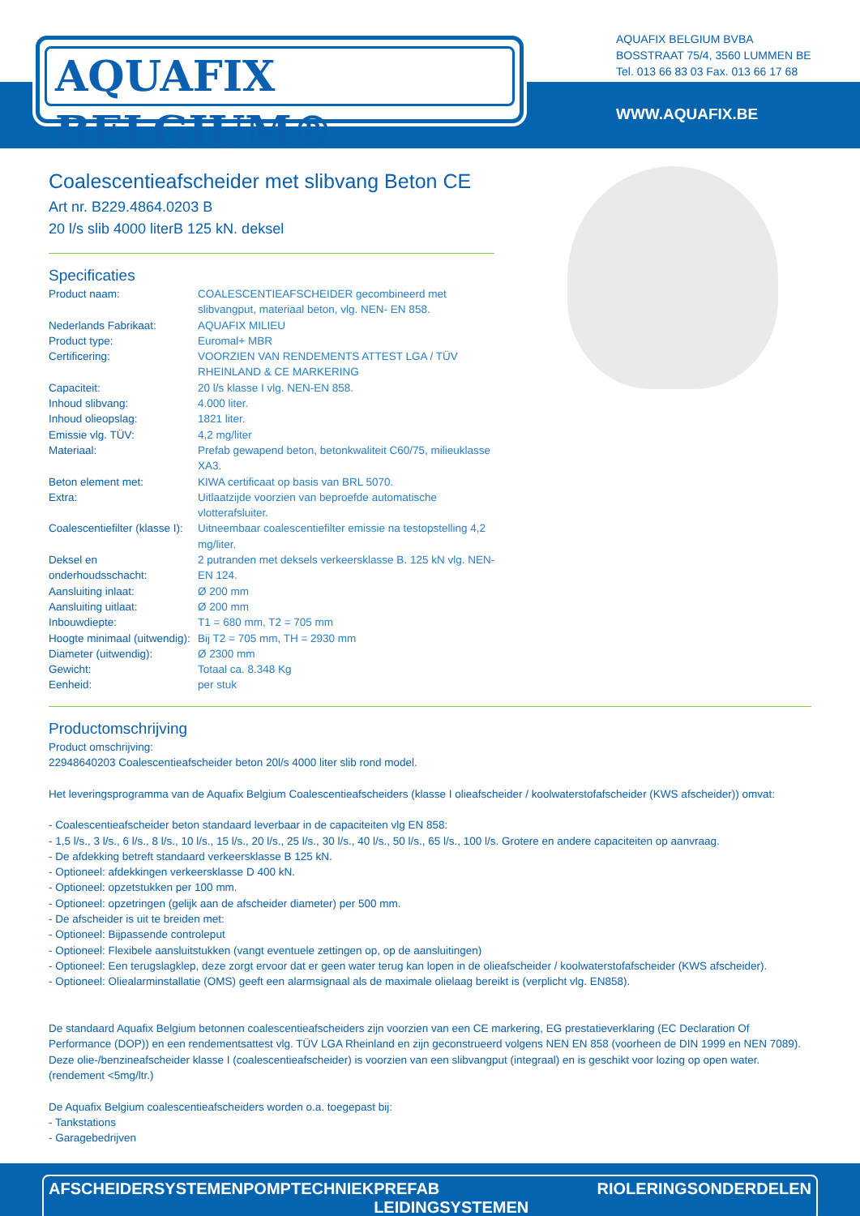AQUAFIX BELGIUM®
AQUAFIX BELGIUM BVBA
BOSSTRAAT 75/4, 3560 LUMMEN BE
Tel. 013 66 83 03 Fax. 013 66 17 68
WWW.AQUAFIX.BE
Coalescentieafscheider met slibvang Beton CE
Art nr. B229.4864.0203 B
20 l/s slib 4000 literB 125 kN. deksel
Specificaties
| Product naam: | COALESCENTIEAFSCHEIDER gecombineerd met slibvangput, materiaal beton, vlg. NEN- EN 858. |
| Nederlands Fabrikaat: | AQUAFIX MILIEU |
| Product type: | Euromal+ MBR |
| Certificering: | VOORZIEN VAN RENDEMENTS ATTEST LGA / TÜV RHEINLAND & CE MARKERING |
| Capaciteit: | 20 l/s klasse I vlg. NEN-EN 858. |
| Inhoud slibvang: | 4.000 liter. |
| Inhoud olieopslag: | 1821 liter. |
| Emissie vlg. TÜV: | 4,2 mg/liter |
| Materiaal: | Prefab gewapend beton, betonkwaliteit C60/75, milieuklasse XA3. |
| Beton element met: | KIWA certificaat op basis van BRL 5070. |
| Extra: | Uitlaatzijde voorzien van beproefde automatische vlotterafsluiter. |
| Coalescentiefilter (klasse I): | Uitneembaar coalescentiefilter emissie na testopstelling 4,2 mg/liter. |
| Deksel en onderhoudsschacht: | 2 putranden met deksels verkeersklasse B. 125 kN vlg. NEN-EN 124. |
| Aansluiting inlaat: | Ø 200 mm |
| Aansluiting uitlaat: | Ø 200 mm |
| Inbouwdiepte: | T1 = 680 mm, T2 = 705 mm |
| Hoogte minimaal (uitwendig): | Bij T2 = 705 mm, TH = 2930 mm |
| Diameter (uitwendig): | Ø 2300 mm |
| Gewicht: | Totaal ca. 8.348 Kg |
| Eenheid: | per stuk |
Productomschrijving
Product omschrijving:
22948640203 Coalescentieafscheider beton 20l/s 4000 liter slib rond model.
Het leveringsprogramma van de Aquafix Belgium Coalescentieafscheiders (klasse I olieafscheider / koolwaterstofafscheider (KWS afscheider)) omvat:
- Coalescentieafscheider beton standaard leverbaar in de capaciteiten vlg EN 858:
- 1,5 l/s., 3 l/s., 6 l/s., 8 l/s., 10 l/s., 15 l/s., 20 l/s., 25 l/s., 30 l/s., 40 l/s., 50 l/s., 65 l/s., 100 l/s. Grotere en andere capaciteiten op aanvraag.
- De afdekking betreft standaard verkeersklasse B 125 kN.
- Optioneel: afdekkingen verkeersklasse D 400 kN.
- Optioneel: opzetstukken per 100 mm.
- Optioneel: opzetringen (gelijk aan de afscheider diameter) per 500 mm.
- De afscheider is uit te breiden met:
- Optioneel: Bijpassende controleput
- Optioneel: Flexibele aansluitstukken (vangt eventuele zettingen op, op de aansluitingen)
- Optioneel: Een terugslagklep, deze zorgt ervoor dat er geen water terug kan lopen in de olieafscheider / koolwaterstofafscheider (KWS afscheider).
- Optioneel: Oliealarminstallatie (OMS) geeft een alarmsignaal als de maximale olielaag bereikt is (verplicht vlg. EN858).
De standaard Aquafix Belgium betonnen coalescentieafscheiders zijn voorzien van een CE markering, EG prestatieverklaring (EC Declaration Of Performance (DOP)) en een rendementsattest vlg. TÜV LGA Rheinland en zijn geconstrueerd volgens NEN EN 858 (voorheen de DIN 1999 en NEN 7089). Deze olie-/benzineafscheider klasse I (coalescentieafscheider) is voorzien van een slibvangput (integraal) en is geschikt voor lozing op open water. (rendement <5mg/ltr.)
De Aquafix Belgium coalescentieafscheiders worden o.a. toegepast bij:
- Tankstations
- Garagebedrijven
AFSCHEIDERSYSTEMEN POMPTECHNIEK PREFAB LEIDINGSYSTEMEN RIOLERINGSONDERDELEN